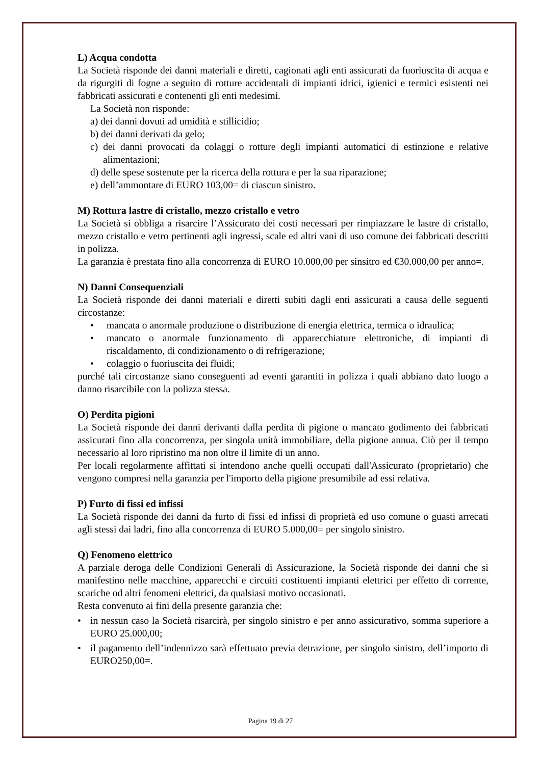L) Acqua condotta
La Società risponde dei danni materiali e diretti, cagionati agli enti assicurati da fuoriuscita di acqua e da rigurgiti di fogne a seguito di rotture accidentali di impianti idrici, igienici e termici esistenti nei fabbricati assicurati e contenenti gli enti medesimi.
La Società non risponde:
a) dei danni dovuti ad umidità e stillicidio;
b) dei danni derivati da gelo;
c) dei danni provocati da colaggi o rotture degli impianti automatici di estinzione e relative alimentazioni;
d) delle spese sostenute per la ricerca della rottura e per la sua riparazione;
e) dell’ammontare di EURO 103,00= di ciascun sinistro.
M) Rottura lastre di cristallo, mezzo cristallo e vetro
La Società si obbliga a risarcire l’Assicurato dei costi necessari per rimpiazzare le lastre di cristallo, mezzo cristallo e vetro pertinenti agli ingressi, scale ed altri vani di uso comune dei fabbricati descritti in polizza.
La garanzia è prestata fino alla concorrenza di EURO 10.000,00 per sinsitro ed €30.000,00 per anno=.
N) Danni Consequenziali
La Società risponde dei danni materiali e diretti subiti dagli enti assicurati a causa delle seguenti circostanze:
• mancata o anormale produzione o distribuzione di energia elettrica, termica o idraulica;
• mancato o anormale funzionamento di apparecchiature elettroniche, di impianti di riscaldamento, di condizionamento o di refrigerazione;
• colaggio o fuoriuscita dei fluidi;
purché tali circostanze siano conseguenti ad eventi garantiti in polizza i quali abbiano dato luogo a danno risarcibile con la polizza stessa.
O) Perdita pigioni
La Società risponde dei danni derivanti dalla perdita di pigione o mancato godimento dei fabbricati assicurati fino alla concorrenza, per singola unità immobiliare, della pigione annua. Ciò per il tempo necessario al loro ripristino ma non oltre il limite di un anno.
Per locali regolarmente affittati si intendono anche quelli occupati dall'Assicurato (proprietario) che vengono compresi nella garanzia per l'importo della pigione presumibile ad essi relativa.
P) Furto di fissi ed infissi
La Società risponde dei danni da furto di fissi ed infissi di proprietà ed uso comune o guasti arrecati agli stessi dai ladri, fino alla concorrenza di EURO 5.000,00= per singolo sinistro.
Q) Fenomeno elettrico
A parziale deroga delle Condizioni Generali di Assicurazione, la Società risponde dei danni che si manifestino nelle macchine, apparecchi e circuiti costituenti impianti elettrici per effetto di corrente, scariche od altri fenomeni elettrici, da qualsiasi motivo occasionati.
Resta convenuto ai fini della presente garanzia che:
• in nessun caso la Società risarcirà, per singolo sinistro e per anno assicurativo, somma superiore a EURO 25.000,00;
• il pagamento dell’indennizzo sarà effettuato previa detrazione, per singolo sinistro, dell’importo di EURO250,00=.
Pagina 19 di 27